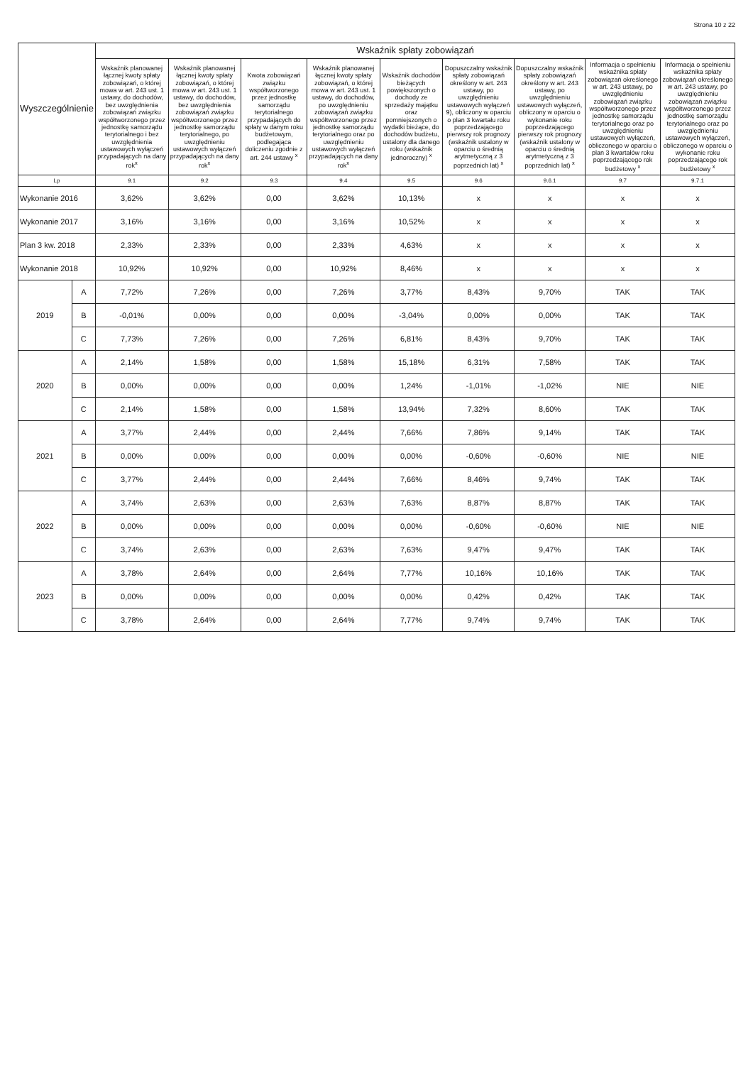Strona 10 z 22
| Wyszczególnienie | | Wskaźnik spłaty zobowiązań | | | | | | | | |
| --- | --- | --- | --- | --- | --- | --- | --- | --- | --- | --- |
| | | Wskaźnik planowanej łącznej kwoty spłaty zobowiązań, o której mowa w art. 243 ust. 1 ustawy, do dochodów, bez uwzględnienia zobowiązań związku współtworzonego przez jednostkę samorządu terytorialnego i bez uwzględnienia ustawowych wyłączeń przypadających na dany rok<sup>x</sup> | Wskaźnik planowanej łącznej kwoty spłaty zobowiązań, o której mowa w art. 243 ust. 1 ustawy, do dochodów, bez uwzględnienia zobowiązań związku współtworzonego przez jednostkę samorządu terytorialnego, po uwzględnieniu ustawowych wyłączeń przypadających na dany rok<sup>x</sup> | Kwota zobowiązań związku współtworzonego przez jednostkę samorządu terytorialnego przypadających do spłaty w danym roku budżetowym, podlegająca doliczeniu zgodnie z art. 244 ustawy <sup>x</sup> | Wskaźnik planowanej łącznej kwoty spłaty zobowiązań, o której mowa w art. 243 ust. 1 ustawy, do dochodów, po uwzględnieniu zobowiązań związku współtworzonego przez jednostkę samorządu terytorialnego oraz po uwzględnieniu ustawowych wyłączeń przypadających na dany rok<sup>x</sup> | Wskaźnik dochodów bieżących powiększonych o dochody ze sprzedaży majątku oraz pomniejszonych o wydatki bieżące, do dochodów budżetu, ustalony dla danego roku (wskaźnik jednoroczny) <sup>x</sup> | Dopuszczalny wskaźnik spłaty zobowiązań określony w art. 243 ustawy, po uwzględnieniu ustawowych wyłączeń 9), obliczony w oparciu o plan 3 kwartału roku poprzedzającego pierwszy rok prognozy (wskaźnik ustalony w oparciu o średnią arytmetyczną z 3 poprzednich lat) <sup>x</sup> | Dopuszczalny wskaźnik spłaty zobowiązań określony w art. 243 ustawy, po uwzględnieniu ustawowych wyłączeń, obliczony w oparciu o wykonanie roku poprzedzającego pierwszy rok prognozy (wskaźnik ustalony w oparciu o średnią arytmetyczną z 3 poprzednich lat) <sup>x</sup> | Informacja o spełnieniu wskaźnika spłaty zobowiązań określonego w art. 243 ustawy, po uwzględnieniu zobowiązań związku współtworzonego przez jednostkę samorządu terytorialnego oraz po uwzględnieniu ustawowych wyłączeń, obliczonego w oparciu o plan 3 kwartałów roku poprzedzającego rok budżetowy <sup>x</sup> | Informacja o spełnieniu wskaźnika spłaty zobowiązań określonego w art. 243 ustawy, po uwzględnieniu zobowiązań związku współtworzonego przez jednostkę samorządu terytorialnego oraz po uwzględnieniu ustawowych wyłączeń, obliczonego w oparciu o wykonanie roku poprzedzającego rok budżetowy <sup>x</sup> |
| Lp | | 9.1 | 9.2 | 9.3 | 9.4 | 9.5 | 9.6 | 9.6.1 | 9.7 | 9.7.1 |
| Wykonanie 2016 | | 3,62% | 3,62% | 0,00 | 3,62% | 10,13% | x | x | x | x |
| Wykonanie 2017 | | 3,16% | 3,16% | 0,00 | 3,16% | 10,52% | x | x | x | x |
| Plan 3 kw. 2018 | | 2,33% | 2,33% | 0,00 | 2,33% | 4,63% | x | x | x | x |
| Wykonanie 2018 | | 10,92% | 10,92% | 0,00 | 10,92% | 8,46% | x | x | x | x |
| 2019 | A | 7,72% | 7,26% | 0,00 | 7,26% | 3,77% | 8,43% | 9,70% | TAK | TAK |
| | B | -0,01% | 0,00% | 0,00 | 0,00% | -3,04% | 0,00% | 0,00% | TAK | TAK |
| | C | 7,73% | 7,26% | 0,00 | 7,26% | 6,81% | 8,43% | 9,70% | TAK | TAK |
| 2020 | A | 2,14% | 1,58% | 0,00 | 1,58% | 15,18% | 6,31% | 7,58% | TAK | TAK |
| | B | 0,00% | 0,00% | 0,00 | 0,00% | 1,24% | -1,01% | -1,02% | NIE | NIE |
| | C | 2,14% | 1,58% | 0,00 | 1,58% | 13,94% | 7,32% | 8,60% | TAK | TAK |
| 2021 | A | 3,77% | 2,44% | 0,00 | 2,44% | 7,66% | 7,86% | 9,14% | TAK | TAK |
| | B | 0,00% | 0,00% | 0,00 | 0,00% | 0,00% | -0,60% | -0,60% | NIE | NIE |
| | C | 3,77% | 2,44% | 0,00 | 2,44% | 7,66% | 8,46% | 9,74% | TAK | TAK |
| 2022 | A | 3,74% | 2,63% | 0,00 | 2,63% | 7,63% | 8,87% | 8,87% | TAK | TAK |
| | B | 0,00% | 0,00% | 0,00 | 0,00% | 0,00% | -0,60% | -0,60% | NIE | NIE |
| | C | 3,74% | 2,63% | 0,00 | 2,63% | 7,63% | 9,47% | 9,47% | TAK | TAK |
| 2023 | A | 3,78% | 2,64% | 0,00 | 2,64% | 7,77% | 10,16% | 10,16% | TAK | TAK |
| | B | 0,00% | 0,00% | 0,00 | 0,00% | 0,00% | 0,42% | 0,42% | TAK | TAK |
| | C | 3,78% | 2,64% | 0,00 | 2,64% | 7,77% | 9,74% | 9,74% | TAK | TAK |